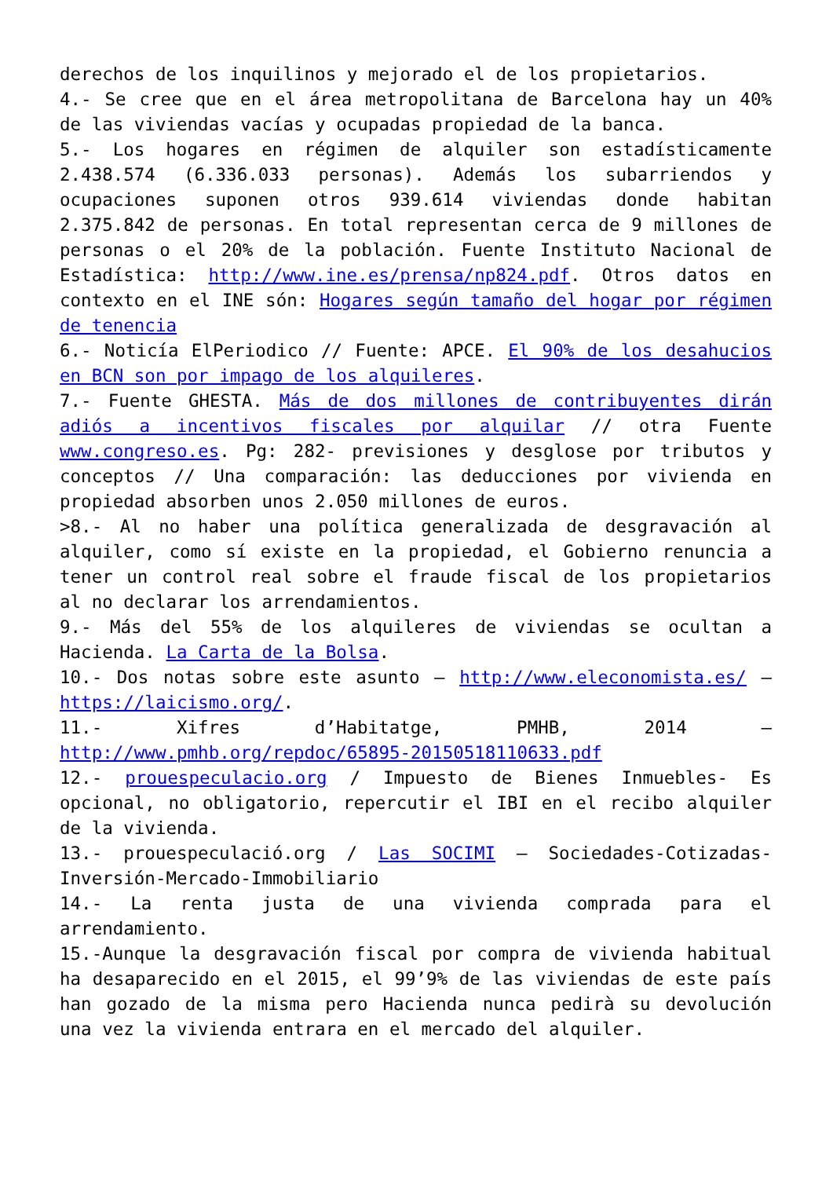derechos de los inquilinos y mejorado el de los propietarios.
4.- Se cree que en el área metropolitana de Barcelona hay un 40% de las viviendas vacías y ocupadas propiedad de la banca.
5.- Los hogares en régimen de alquiler son estadísticamente 2.438.574 (6.336.033 personas). Además los subarriendos y ocupaciones suponen otros 939.614 viviendas donde habitan 2.375.842 de personas. En total representan cerca de 9 millones de personas o el 20% de la población. Fuente Instituto Nacional de Estadística: http://www.ine.es/prensa/np824.pdf. Otros datos en contexto en el INE són: Hogares según tamaño del hogar por régimen de tenencia
6.- Noticía ElPeriodico // Fuente: APCE. El 90% de los desahucios en BCN son por impago de los alquileres.
7.- Fuente GHESTA. Más de dos millones de contribuyentes dirán adiós a incentivos fiscales por alquilar // otra Fuente www.congreso.es. Pg: 282- previsiones y desglose por tributos y conceptos // Una comparación: las deducciones por vivienda en propiedad absorben unos 2.050 millones de euros.
>8.- Al no haber una política generalizada de desgravación al alquiler, como sí existe en la propiedad, el Gobierno renuncia a tener un control real sobre el fraude fiscal de los propietarios al no declarar los arrendamientos.
9.- Más del 55% de los alquileres de viviendas se ocultan a Hacienda. La Carta de la Bolsa.
10.- Dos notas sobre este asunto – http://www.eleconomista.es/ – https://laicismo.org/.
11.- Xifres d’Habitatge, PMHB, 2014 – http://www.pmhb.org/repdoc/65895-20150518110633.pdf
12.- prouespeculacio.org / Impuesto de Bienes Inmuebles- Es opcional, no obligatorio, repercutir el IBI en el recibo alquiler de la vivienda.
13.- prouespeculació.org / Las SOCIMI – Sociedades-Cotizadas-Inversión-Mercado-Immobiliario
14.- La renta justa de una vivienda comprada para el arrendamiento.
15.-Aunque la desgravación fiscal por compra de vivienda habitual ha desaparecido en el 2015, el 99’9% de las viviendas de este país han gozado de la misma pero Hacienda nunca pedirà su devolución una vez la vivienda entrara en el mercado del alquiler.